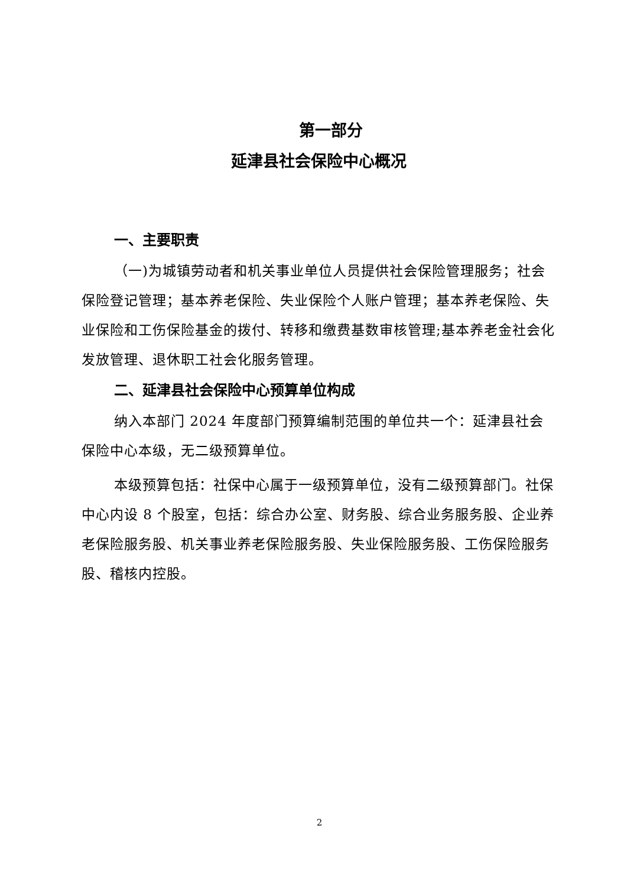第一部分
延津县社会保险中心概况
一、主要职责
（一)为城镇劳动者和机关事业单位人员提供社会保险管理服务；社会保险登记管理；基本养老保险、失业保险个人账户管理；基本养老保险、失业保险和工伤保险基金的拨付、转移和缴费基数审核管理;基本养老金社会化发放管理、退休职工社会化服务管理。
二、延津县社会保险中心预算单位构成
纳入本部门 2024 年度部门预算编制范围的单位共一个：延津县社会保险中心本级，无二级预算单位。
本级预算包括：社保中心属于一级预算单位，没有二级预算部门。社保中心内设 8 个股室，包括：综合办公室、财务股、综合业务服务股、企业养老保险服务股、机关事业养老保险服务股、失业保险服务股、工伤保险服务股、稽核内控股。
2